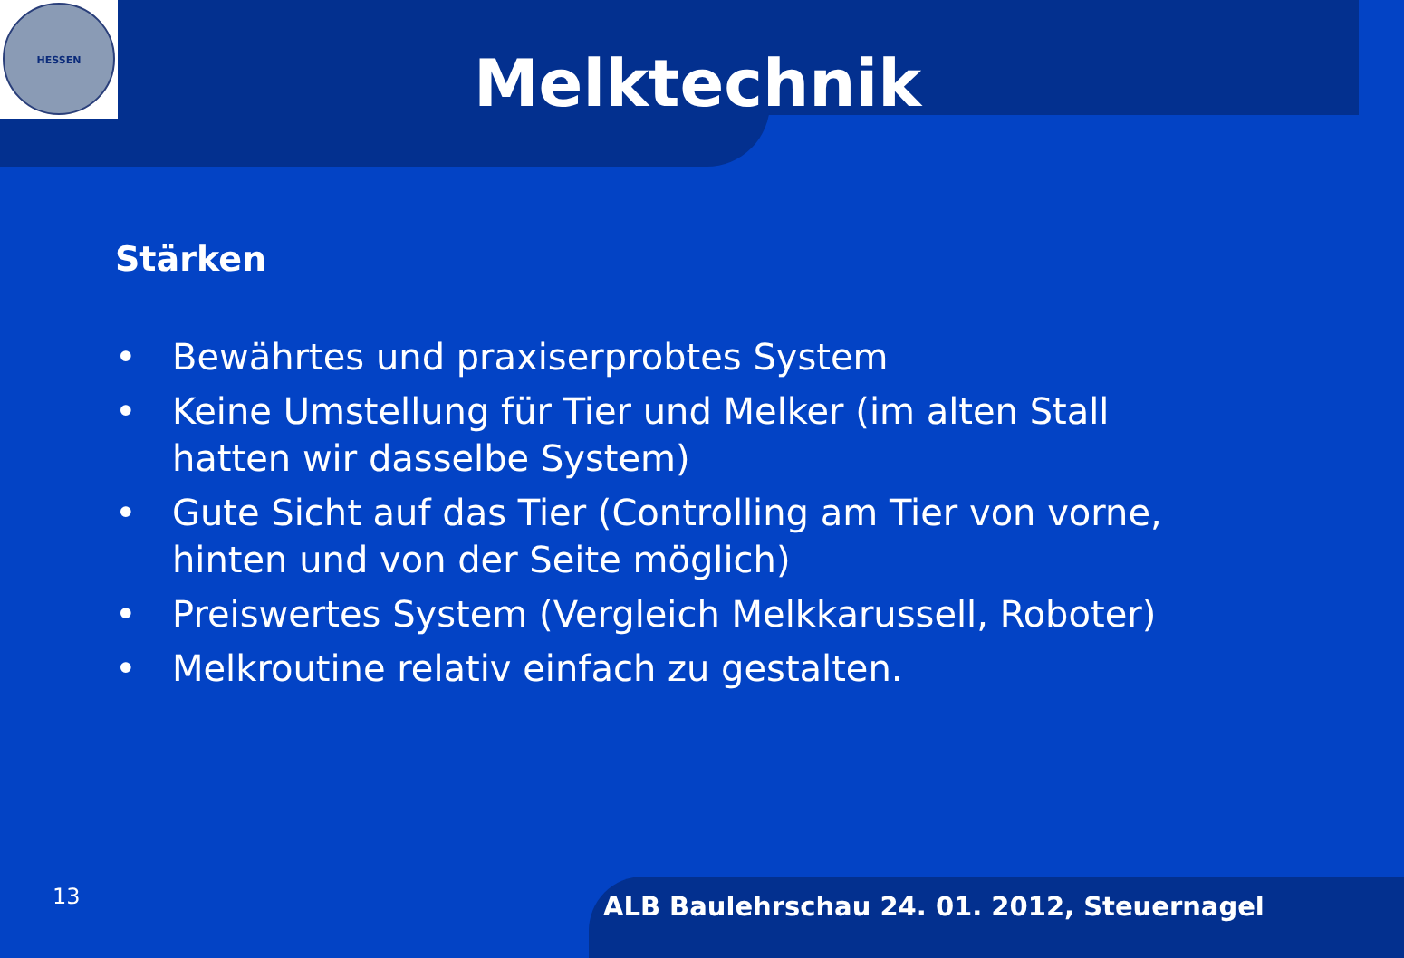HESSEN
Melktechnik
Stärken
• Bewährtes und praxiserprobtes System
• Keine Umstellung für Tier und Melker (im alten Stall hatten wir dasselbe System)
• Gute Sicht auf das Tier (Controlling am Tier von vorne, hinten und von der Seite möglich)
• Preiswertes System (Vergleich Melkkarussell, Roboter)
• Melkroutine relativ einfach zu gestalten.
13
ALB Baulehrschau 24. 01. 2012, Steuernagel